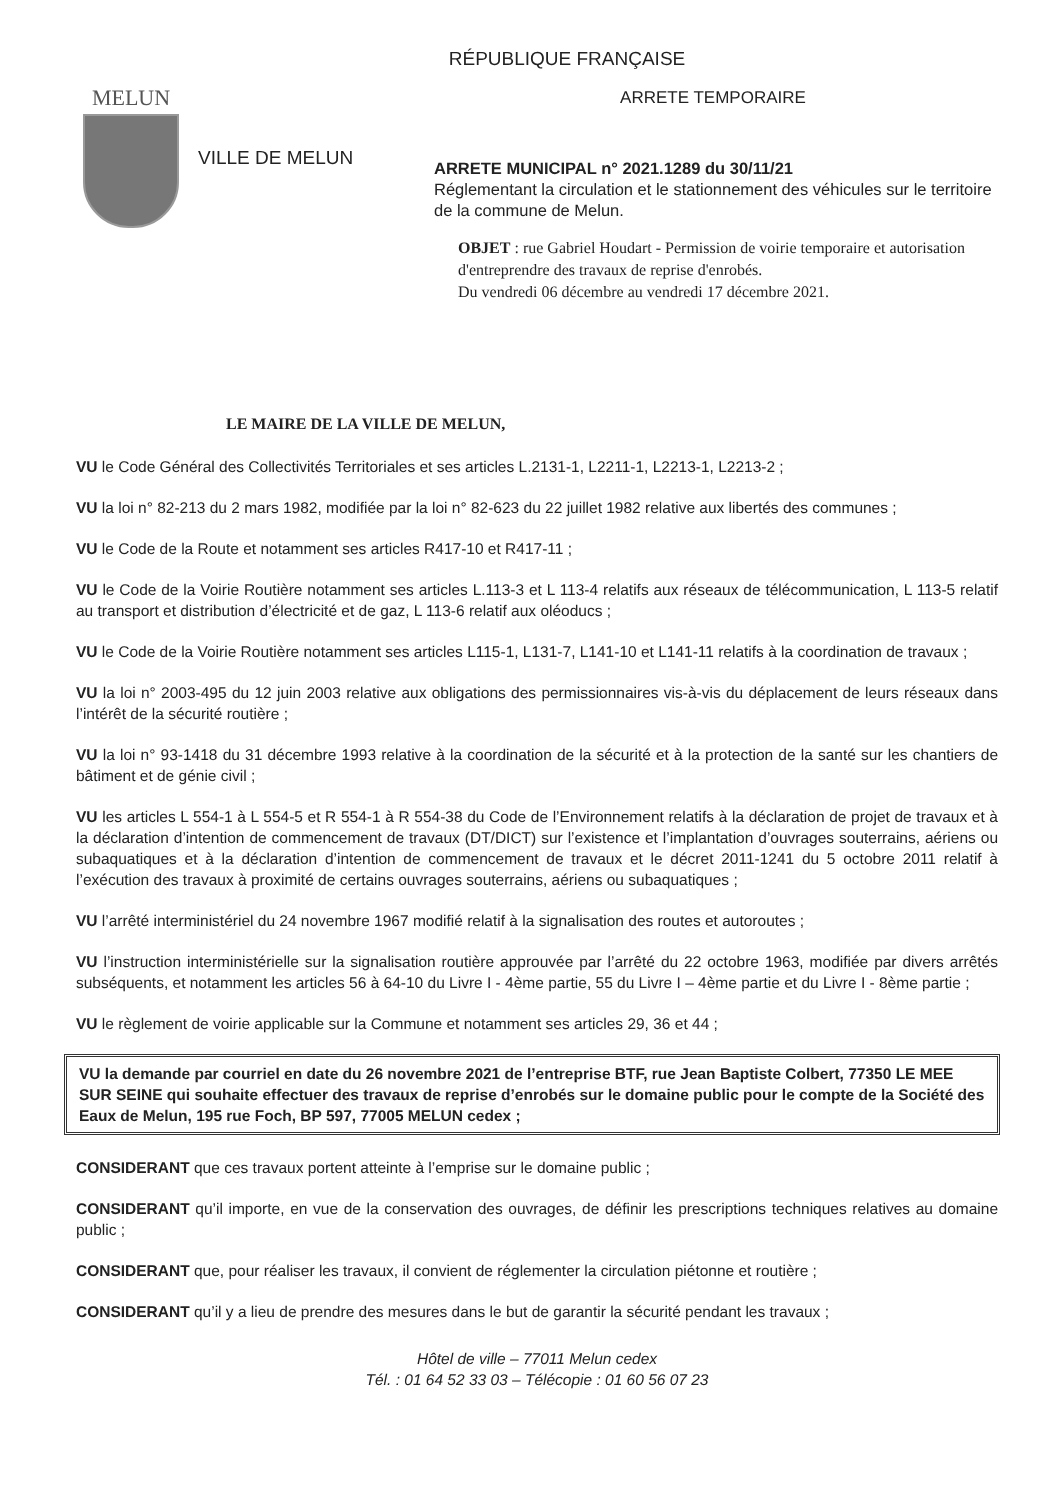RÉPUBLIQUE FRANÇAISE
MELUN
VILLE DE MELUN
ARRETE TEMPORAIRE
ARRETE MUNICIPAL n° 2021.1289 du 30/11/21
Réglementant la circulation et le stationnement des véhicules sur le territoire de la commune de Melun.
OBJET : rue Gabriel Houdart - Permission de voirie temporaire et autorisation d'entreprendre des travaux de reprise d'enrobés.
Du vendredi 06 décembre au vendredi 17 décembre 2021.
LE MAIRE DE LA VILLE DE MELUN,
VU le Code Général des Collectivités Territoriales et ses articles L.2131-1, L2211-1, L2213-1, L2213-2 ;
VU la loi n° 82-213 du 2 mars 1982, modifiée par la loi n° 82-623 du 22 juillet 1982 relative aux libertés des communes ;
VU le Code de la Route et notamment ses articles R417-10 et R417-11 ;
VU le Code de la Voirie Routière notamment ses articles L.113-3 et L 113-4 relatifs aux réseaux de télécommunication, L 113-5 relatif au transport et distribution d’électricité et de gaz, L 113-6 relatif aux oléoducs ;
VU le Code de la Voirie Routière notamment ses articles L115-1, L131-7, L141-10 et L141-11 relatifs à la coordination de travaux ;
VU la loi n° 2003-495 du 12 juin 2003 relative aux obligations des permissionnaires vis-à-vis du déplacement de leurs réseaux dans l’intérêt de la sécurité routière ;
VU la loi n° 93-1418 du 31 décembre 1993 relative à la coordination de la sécurité et à la protection de la santé sur les chantiers de bâtiment et de génie civil ;
VU les articles L 554-1 à L 554-5 et R 554-1 à R 554-38 du Code de l’Environnement relatifs à la déclaration de projet de travaux et à la déclaration d’intention de commencement de travaux (DT/DICT) sur l’existence et l’implantation d’ouvrages souterrains, aériens ou subaquatiques et à la déclaration d’intention de commencement de travaux et le décret 2011-1241 du 5 octobre 2011 relatif à l’exécution des travaux à proximité de certains ouvrages souterrains, aériens ou subaquatiques ;
VU l’arrêté interministériel du 24 novembre 1967 modifié relatif à la signalisation des routes et autoroutes ;
VU l’instruction interministérielle sur la signalisation routière approuvée par l’arrêté du 22 octobre 1963, modifiée par divers arrêtés subséquents, et notamment les articles 56 à 64-10 du Livre I - 4ème partie, 55 du Livre I – 4ème partie et du Livre I - 8ème partie ;
VU le règlement de voirie applicable sur la Commune et notamment ses articles 29, 36 et 44 ;
VU la demande par courriel en date du 26 novembre 2021 de l’entreprise BTF, rue Jean Baptiste Colbert, 77350 LE MEE SUR SEINE qui souhaite effectuer des travaux de reprise d’enrobés sur le domaine public pour le compte de la Société des Eaux de Melun, 195 rue Foch, BP 597, 77005 MELUN cedex ;
CONSIDERANT que ces travaux portent atteinte à l’emprise sur le domaine public ;
CONSIDERANT qu’il importe, en vue de la conservation des ouvrages, de définir les prescriptions techniques relatives au domaine public ;
CONSIDERANT que, pour réaliser les travaux, il convient de réglementer la circulation piétonne et routière ;
CONSIDERANT qu’il y a lieu de prendre des mesures dans le but de garantir la sécurité pendant les travaux ;
Hôtel de ville – 77011 Melun cedex
Tél. : 01 64 52 33 03 – Télécopie : 01 60 56 07 23